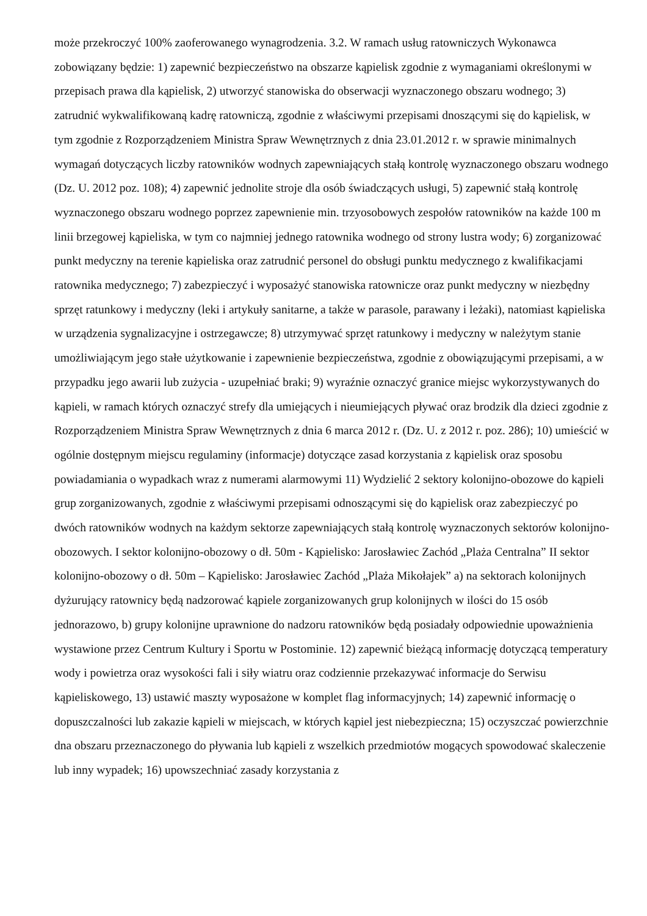może przekroczyć 100% zaoferowanego wynagrodzenia. 3.2. W ramach usług ratowniczych Wykonawca zobowiązany będzie: 1) zapewnić bezpieczeństwo na obszarze kąpielisk zgodnie z wymaganiami określonymi w przepisach prawa dla kąpielisk, 2) utworzyć stanowiska do obserwacji wyznaczonego obszaru wodnego; 3) zatrudnić wykwalifikowaną kadrę ratowniczą, zgodnie z właściwymi przepisami dnoszącymi się do kąpielisk, w tym zgodnie z Rozporządzeniem Ministra Spraw Wewnętrznych z dnia 23.01.2012 r. w sprawie minimalnych wymagań dotyczących liczby ratowników wodnych zapewniających stałą kontrolę wyznaczonego obszaru wodnego (Dz. U. 2012 poz. 108); 4) zapewnić jednolite stroje dla osób świadczących usługi, 5) zapewnić stałą kontrolę wyznaczonego obszaru wodnego poprzez zapewnienie min. trzyosobowych zespołów ratowników na każde 100 m linii brzegowej kąpieliska, w tym co najmniej jednego ratownika wodnego od strony lustra wody; 6) zorganizować punkt medyczny na terenie kąpieliska oraz zatrudnić personel do obsługi punktu medycznego z kwalifikacjami ratownika medycznego; 7) zabezpieczyć i wyposażyć stanowiska ratownicze oraz punkt medyczny w niezbędny sprzęt ratunkowy i medyczny (leki i artykuły sanitarne, a także w parasole, parawany i leżaki), natomiast kąpieliska w urządzenia sygnalizacyjne i ostrzegawcze; 8) utrzymywać sprzęt ratunkowy i medyczny w należytym stanie umożliwiającym jego stałe użytkowanie i zapewnienie bezpieczeństwa, zgodnie z obowiązującymi przepisami, a w przypadku jego awarii lub zużycia - uzupełniać braki; 9) wyraźnie oznaczyć granice miejsc wykorzystywanych do kąpieli, w ramach których oznaczyć strefy dla umiejących i nieumiejących pływać oraz brodzik dla dzieci zgodnie z Rozporządzeniem Ministra Spraw Wewnętrznych z dnia 6 marca 2012 r. (Dz. U. z 2012 r. poz. 286); 10) umieścić w ogólnie dostępnym miejscu regulaminy (informacje) dotyczące zasad korzystania z kąpielisk oraz sposobu powiadamiania o wypadkach wraz z numerami alarmowymi 11) Wydzielić 2 sektory kolonijno-obozowe do kąpieli grup zorganizowanych, zgodnie z właściwymi przepisami odnoszącymi się do kąpielisk oraz zabezpieczyć po dwóch ratowników wodnych na każdym sektorze zapewniających stałą kontrolę wyznaczonych sektorów kolonijno-obozowych. I sektor kolonijno-obozowy o dł. 50m - Kąpielisko: Jarosławiec Zachód „Plaża Centralna” II sektor kolonijno-obozowy o dł. 50m – Kąpielisko: Jarosławiec Zachód „Plaża Mikołajek” a) na sektorach kolonijnych dyżurujący ratownicy będą nadzorować kąpiele zorganizowanych grup kolonijnych w ilości do 15 osób jednorazowo, b) grupy kolonijne uprawnione do nadzoru ratowników będą posiadały odpowiednie upoważnienia wystawione przez Centrum Kultury i Sportu w Postominie. 12) zapewnić bieżącą informację dotyczącą temperatury wody i powietrza oraz wysokości fali i siły wiatru oraz codziennie przekazywać informacje do Serwisu kąpieliskowego, 13) ustawić maszty wyposażone w komplet flag informacyjnych; 14) zapewnić informację o dopuszczalności lub zakazie kąpieli w miejscach, w których kąpiel jest niebezpieczna; 15) oczyszczać powierzchnie dna obszaru przeznaczonego do pływania lub kąpieli z wszelkich przedmiotów mogących spowodować skaleczenie lub inny wypadek; 16) upowszechniać zasady korzystania z